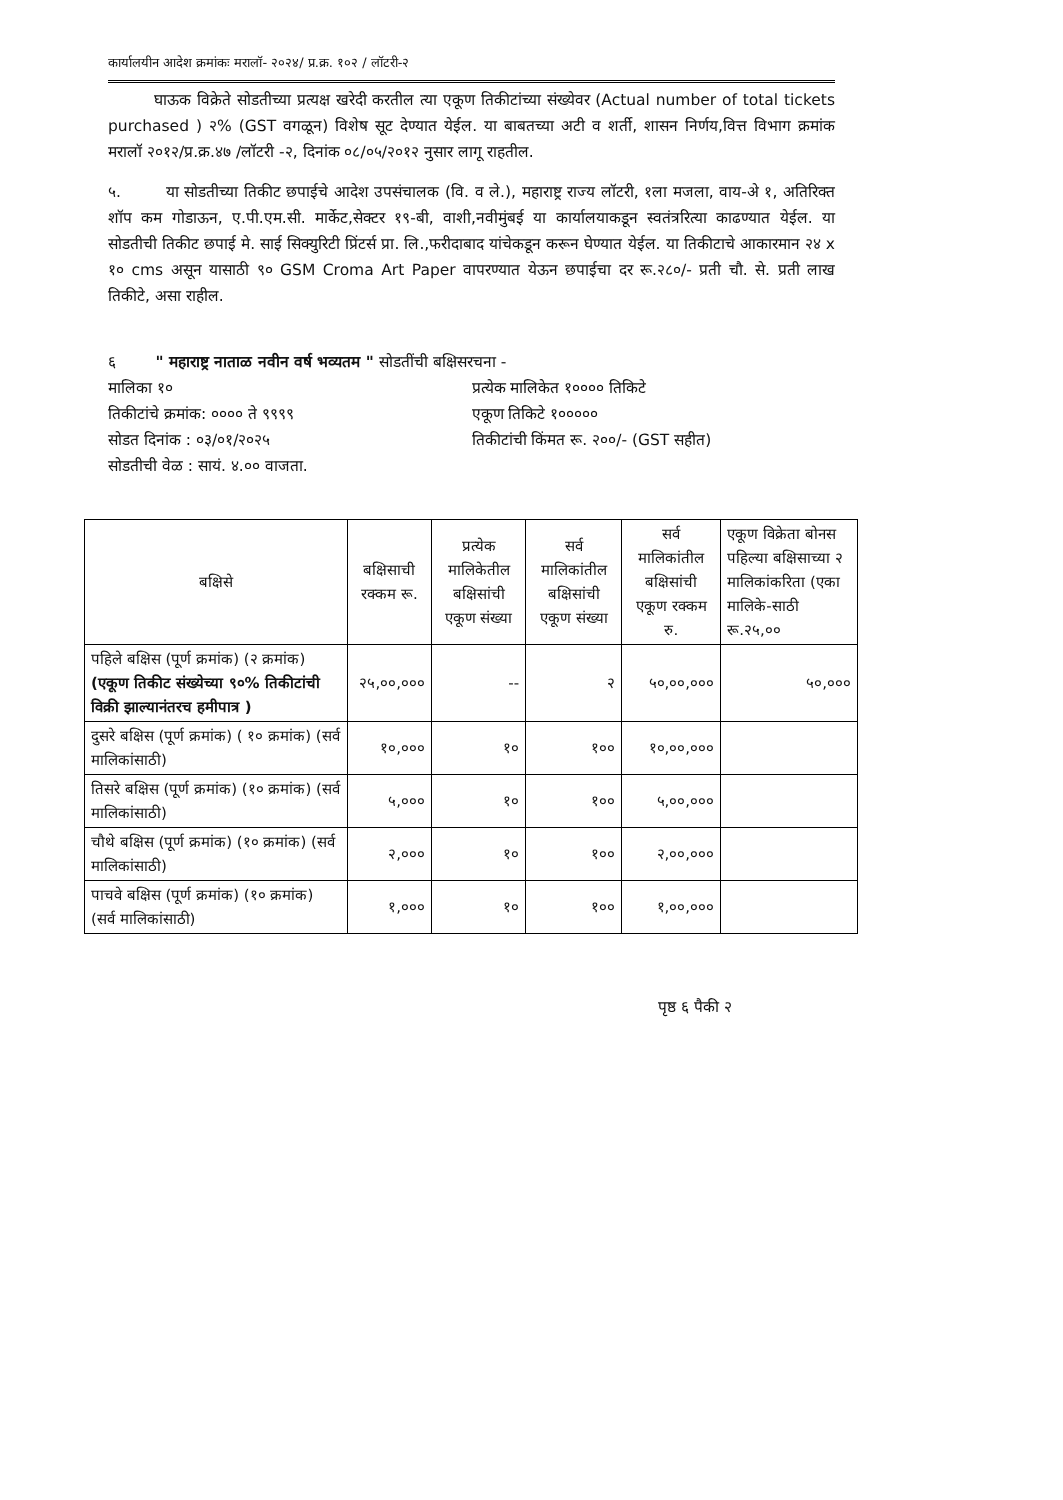कार्यालयीन आदेश क्रमांकः मरालॉ- २०२४/ प्र.क्र. १०२ / लॉटरी-२
घाऊक विक्रेते सोडतीच्या प्रत्यक्ष खरेदी करतील त्या एकूण तिकीटांच्या संख्येवर (Actual number of total tickets purchased ) २% (GST वगळून) विशेष सूट देण्यात येईल. या बाबतच्या अटी व शर्ती, शासन निर्णय,वित्त विभाग क्रमांक मरालॉ २०१२/प्र.क्र.४७ /लॉटरी -२, दिनांक ०८/०५/२०१२ नुसार लागू राहतील.
५. या सोडतीच्या तिकीट छपाईचे आदेश उपसंचालक (वि. व ले.), महाराष्ट्र राज्य लॉटरी, १ला मजला, वाय-अे १, अतिरिक्त शॉप कम गोडाऊन, ए.पी.एम.सी. मार्केट,सेक्टर १९-बी, वाशी,नवीमुंबई या कार्यालयाकडून स्वतंत्ररित्या काढण्यात येईल. या सोडतीची तिकीट छपाई मे. साई सिक्युरिटी प्रिंटर्स प्रा. लि.,फरीदाबाद यांचेकडून करून घेण्यात येईल. या तिकीटाचे आकारमान २४ x १० cms असून यासाठी ९० GSM Croma Art Paper वापरण्यात येऊन छपाईचा दर रू.२८०/- प्रती चौ. से. प्रती लाख तिकीटे, असा राहील.
६ " महाराष्ट्र नाताळ नवीन वर्ष भव्यतम " सोडतींची बक्षिसरचना -
मालिका १० प्रत्येक मालिकेत १०००० तिकिटे
तिकीटांचे क्रमांक: ०००० ते ९९९९
एकूण तिकिटे १०००००
सोडत दिनांक : ०३/०१/२०२५ तिकीटांची किंमत रू. २००/- (GST सहीत)
सोडतीची वेळ : सायं. ४.०० वाजता.
| बक्षिसे | बक्षिसाची रक्कम रू. | प्रत्येक मालिकेतील बक्षिसांची एकूण संख्या | सर्व मालिकांतील बक्षिसांची एकूण संख्या | सर्व मालिकांतील बक्षिसांची एकूण रक्कम रु. | एकूण विक्रेता बोनस पहिल्या बक्षिसाच्या २ मालिकांकरिता (एका मालिके-साठी रू.२५,०० |
| --- | --- | --- | --- | --- | --- |
| पहिले बक्षिस (पूर्ण क्रमांक) (२ क्रमांक) (एकूण तिकीट संख्येच्या ९०% तिकीटांची विक्री झाल्यानंतरच हमीपात्र ) | २५,००,००० | -- | २ | ५०,००,००० | ५०,००० |
| दुसरे बक्षिस (पूर्ण क्रमांक) ( १० क्रमांक) (सर्व मालिकांसाठी) | १०,००० | १० | १०० | १०,००,००० | |
| तिसरे बक्षिस (पूर्ण क्रमांक) (१० क्रमांक) (सर्व मालिकांसाठी) | ५,००० | १० | १०० | ५,००,००० | |
| चौथे बक्षिस (पूर्ण क्रमांक) (१० क्रमांक) (सर्व मालिकांसाठी) | २,००० | १० | १०० | २,००,००० | |
| पाचवे बक्षिस (पूर्ण क्रमांक) (१० क्रमांक) (सर्व मालिकांसाठी) | १,००० | १० | १०० | १,००,००० | |
पृष्ठ ६ पैकी २